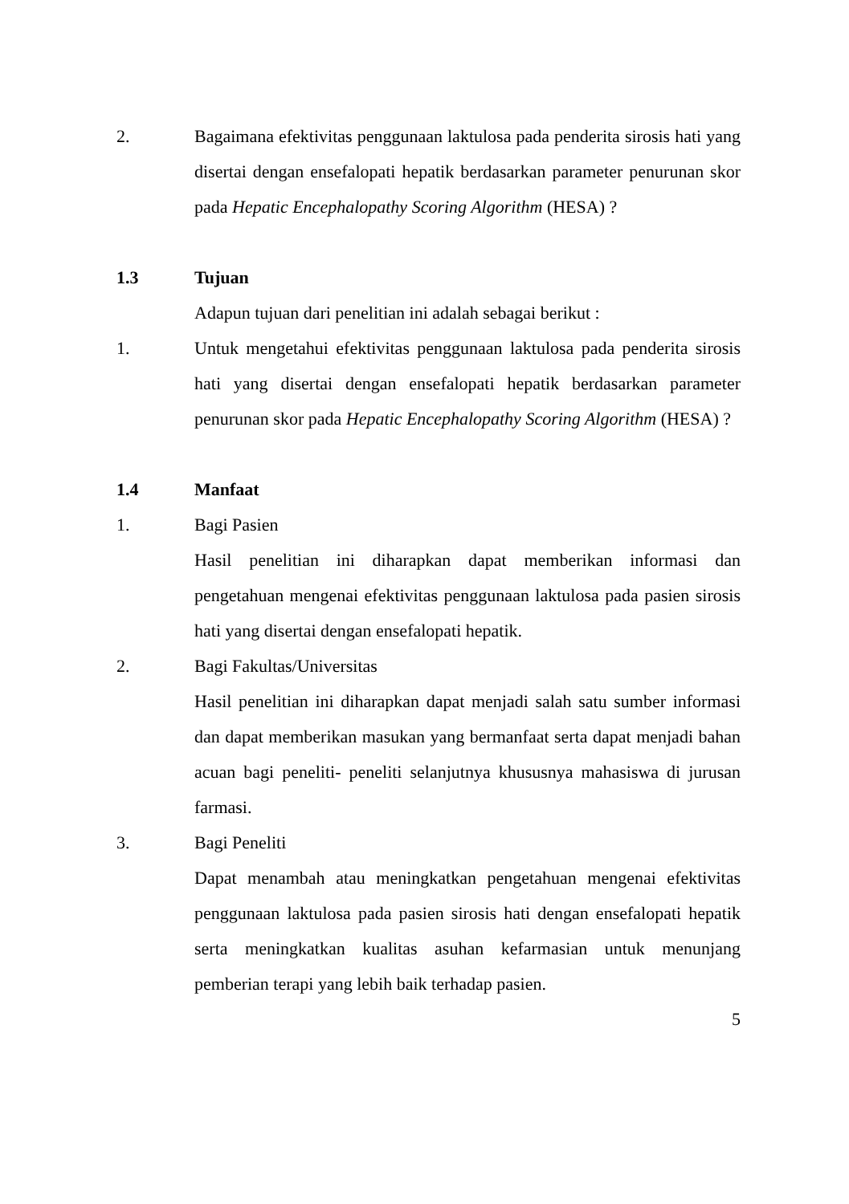2. Bagaimana efektivitas penggunaan laktulosa pada penderita sirosis hati yang disertai dengan ensefalopati hepatik berdasarkan parameter penurunan skor pada Hepatic Encephalopathy Scoring Algorithm (HESA) ?
1.3 Tujuan
Adapun tujuan dari penelitian ini adalah sebagai berikut :
1. Untuk mengetahui efektivitas penggunaan laktulosa pada penderita sirosis hati yang disertai dengan ensefalopati hepatik berdasarkan parameter penurunan skor pada Hepatic Encephalopathy Scoring Algorithm (HESA) ?
1.4 Manfaat
1. Bagi Pasien
Hasil penelitian ini diharapkan dapat memberikan informasi dan pengetahuan mengenai efektivitas penggunaan laktulosa pada pasien sirosis hati yang disertai dengan ensefalopati hepatik.
2. Bagi Fakultas/Universitas
Hasil penelitian ini diharapkan dapat menjadi salah satu sumber informasi dan dapat memberikan masukan yang bermanfaat serta dapat menjadi bahan acuan bagi peneliti- peneliti selanjutnya khususnya mahasiswa di jurusan farmasi.
3. Bagi Peneliti
Dapat menambah atau meningkatkan pengetahuan mengenai efektivitas penggunaan laktulosa pada pasien sirosis hati dengan ensefalopati hepatik serta meningkatkan kualitas asuhan kefarmasian untuk menunjang pemberian terapi yang lebih baik terhadap pasien.
5